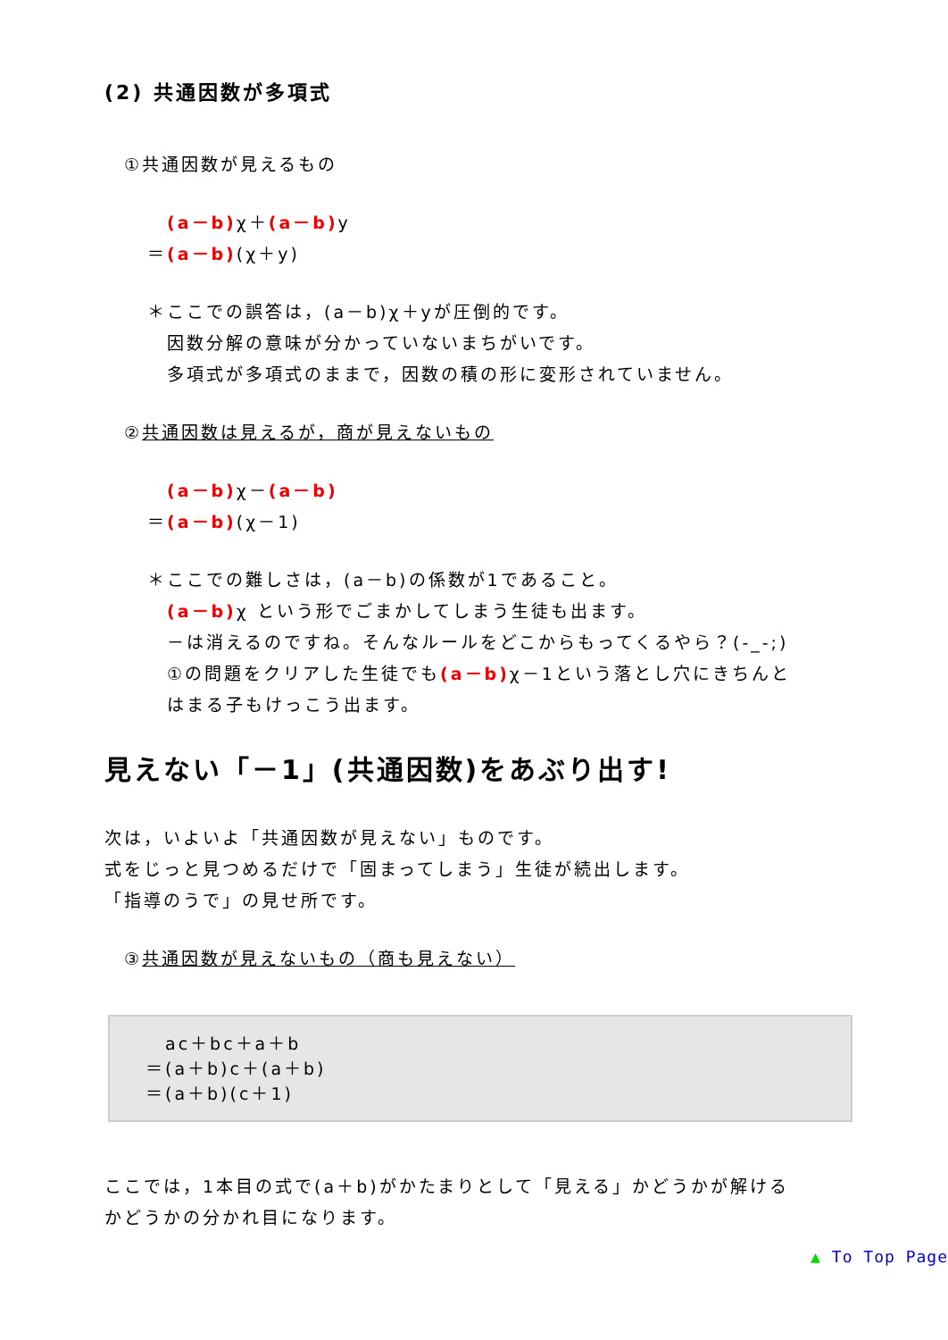(2) 共通因数が多項式
①共通因数が見えるもの
　(a－b) χ＋(a－b) y
＝(a－b)(χ＋y)
＊ここでの誤答は，(a－b)χ＋yが圧倒的です。
因数分解の意味が分かっていないまちがいです。
多項式が多項式のままで，因数の積の形に変形されていません。
②共通因数は見えるが，商が見えないもの
　(a－b) χ－(a－b)
＝(a－b)(χ－1)
＊ここでの難しさは，(a－b)の係数が1であること。
(a－b) χ という形でごまかしてしまう生徒も出ます。
－は消えるのですね。そんなルールをどこからもってくるやら？(-_-;)
①の問題をクリアした生徒でも(a－b) χ－1という落とし穴にきちんと
はまる子もけっこう出ます。
見えない「－1」(共通因数)をあぶり出す!
次は，いよいよ「共通因数が見えない」ものです。
式をじっと見つめるだけで「固まってしまう」生徒が続出します。
「指導のうで」の見せ所です。
③共通因数が見えないもの（商も見えない）
　ac＋bc＋a＋b
＝(a＋b)c＋(a＋b)
＝(a＋b)(c＋1)
ここでは，1本目の式で(a＋b)がかたまりとして「見える」かどうかが解ける
かどうかの分かれ目になります。
▲ To Top Page